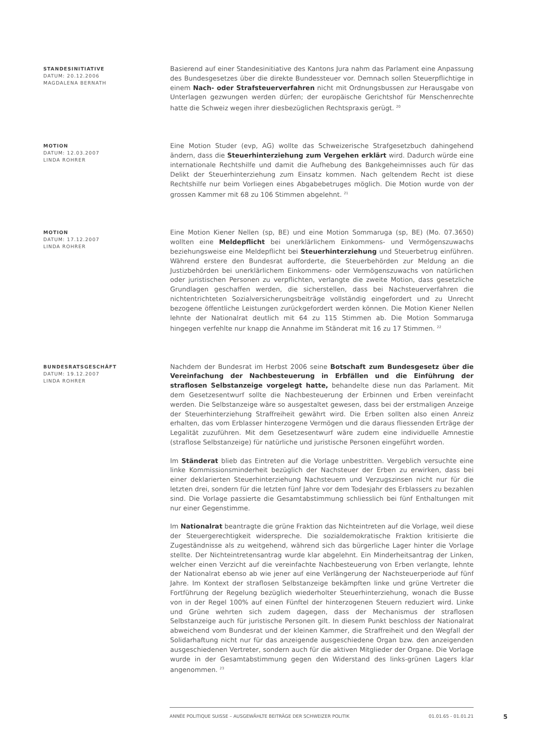STANDESINITIATIVE
DATUM: 20.12.2006
MAGDALENA BERNATH
Basierend auf einer Standesinitiative des Kantons Jura nahm das Parlament eine Anpassung des Bundesgesetzes über die direkte Bundessteuer vor. Demnach sollen Steuerpflichtige in einem Nach- oder Strafsteuerverfahren nicht mit Ordnungsbussen zur Herausgabe von Unterlagen gezwungen werden dürfen; der europäische Gerichtshof für Menschenrechte hatte die Schweiz wegen ihrer diesbezüglichen Rechtspraxis gerügt. <sup>20</sup>
MOTION
DATUM: 12.03.2007
LINDA ROHRER
Eine Motion Studer (evp, AG) wollte das Schweizerische Strafgesetzbuch dahingehend ändern, dass die Steuerhinterziehung zum Vergehen erklärt wird. Dadurch würde eine internationale Rechtshilfe und damit die Aufhebung des Bankgeheimnisses auch für das Delikt der Steuerhinterziehung zum Einsatz kommen. Nach geltendem Recht ist diese Rechtshilfe nur beim Vorliegen eines Abgabebetruges möglich. Die Motion wurde von der grossen Kammer mit 68 zu 106 Stimmen abgelehnt. <sup>21</sup>
MOTION
DATUM: 17.12.2007
LINDA ROHRER
Eine Motion Kiener Nellen (sp, BE) und eine Motion Sommaruga (sp, BE) (Mo. 07.3650) wollten eine Meldepflicht bei unerklärlichem Einkommens- und Vermögenszuwachs beziehungsweise eine Meldepflicht bei Steuerhinterziehung und Steuerbetrug einführen. Während erstere den Bundesrat aufforderte, die Steuerbehörden zur Meldung an die Justizbehörden bei unerklärlichem Einkommens- oder Vermögenszuwachs von natürlichen oder juristischen Personen zu verpflichten, verlangte die zweite Motion, dass gesetzliche Grundlagen geschaffen werden, die sicherstellen, dass bei Nachsteuerverfahren die nichtentrichteten Sozialversicherungsbeiträge vollständig eingefordert und zu Unrecht bezogene öffentliche Leistungen zurückgefordert werden können. Die Motion Kiener Nellen lehnte der Nationalrat deutlich mit 64 zu 115 Stimmen ab. Die Motion Sommaruga hingegen verfehlte nur knapp die Annahme im Ständerat mit 16 zu 17 Stimmen. <sup>22</sup>
BUNDESRATSGESCHÄFT
DATUM: 19.12.2007
LINDA ROHRER
Nachdem der Bundesrat im Herbst 2006 seine Botschaft zum Bundesgesetz über die Vereinfachung der Nachbesteuerung in Erbfällen und die Einführung der straflosen Selbstanzeige vorgelegt hatte, behandelte diese nun das Parlament. Mit dem Gesetzesentwurf sollte die Nachbesteuerung der Erbinnen und Erben vereinfacht werden. Die Selbstanzeige wäre so ausgestaltet gewesen, dass bei der erstmaligen Anzeige der Steuerhinterziehung Straffreiheit gewährt wird. Die Erben sollten also einen Anreiz erhalten, das vom Erblasser hinterzogene Vermögen und die daraus fliessenden Erträge der Legalität zuzuführen. Mit dem Gesetzesentwurf wäre zudem eine individuelle Amnestie (straflose Selbstanzeige) für natürliche und juristische Personen eingeführt worden.
Im Ständerat blieb das Eintreten auf die Vorlage unbestritten. Vergeblich versuchte eine linke Kommissionsminderheit bezüglich der Nachsteuer der Erben zu erwirken, dass bei einer deklarierten Steuerhinterziehung Nachsteuern und Verzugszinsen nicht nur für die letzten drei, sondern für die letzten fünf Jahre vor dem Todesjahr des Erblassers zu bezahlen sind. Die Vorlage passierte die Gesamtabstimmung schliesslich bei fünf Enthaltungen mit nur einer Gegenstimme.
Im Nationalrat beantragte die grüne Fraktion das Nichteintreten auf die Vorlage, weil diese der Steuergerechtigkeit widerspreche. Die sozialdemokratische Fraktion kritisierte die Zugeständnisse als zu weitgehend, während sich das bürgerliche Lager hinter die Vorlage stellte. Der Nichteintretensantrag wurde klar abgelehnt. Ein Minderheitsantrag der Linken, welcher einen Verzicht auf die vereinfachte Nachbesteuerung von Erben verlangte, lehnte der Nationalrat ebenso ab wie jener auf eine Verlängerung der Nachsteuerperiode auf fünf Jahre. Im Kontext der straflosen Selbstanzeige bekämpften linke und grüne Vertreter die Fortführung der Regelung bezüglich wiederholter Steuerhinterziehung, wonach die Busse von in der Regel 100% auf einen Fünftel der hinterzogenen Steuern reduziert wird. Linke und Grüne wehrten sich zudem dagegen, dass der Mechanismus der straflosen Selbstanzeige auch für juristische Personen gilt. In diesem Punkt beschloss der Nationalrat abweichend vom Bundesrat und der kleinen Kammer, die Straffreiheit und den Wegfall der Solidarhaftung nicht nur für das anzeigende ausgeschiedene Organ bzw. den anzeigenden ausgeschiedenen Vertreter, sondern auch für die aktiven Mitglieder der Organe. Die Vorlage wurde in der Gesamtabstimmung gegen den Widerstand des links-grünen Lagers klar angenommen. <sup>23</sup>
ANNÉE POLITIQUE SUISSE – AUSGEWÄHLTE BEITRÄGE DER SCHWEIZER POLITIK 01.01.65 - 01.01.21
5